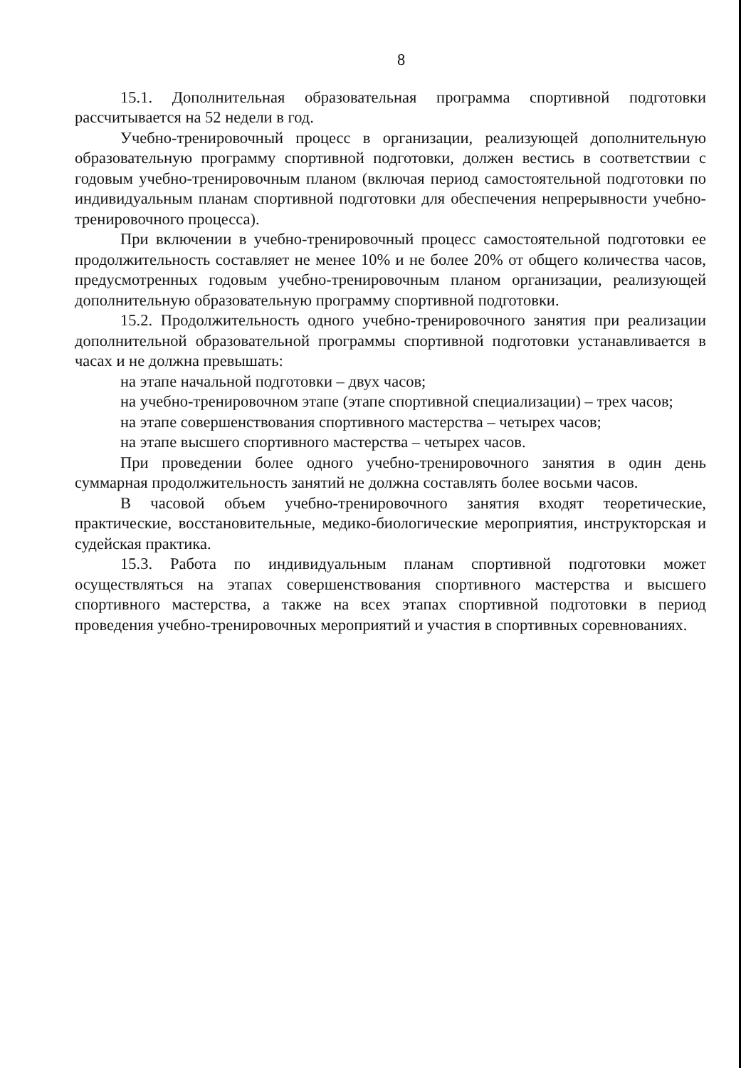8
15.1. Дополнительная образовательная программа спортивной подготовки рассчитывается на 52 недели в год.
Учебно-тренировочный процесс в организации, реализующей дополнительную образовательную программу спортивной подготовки, должен вестись в соответствии с годовым учебно-тренировочным планом (включая период самостоятельной подготовки по индивидуальным планам спортивной подготовки для обеспечения непрерывности учебно-тренировочного процесса).
При включении в учебно-тренировочный процесс самостоятельной подготовки ее продолжительность составляет не менее 10% и не более 20% от общего количества часов, предусмотренных годовым учебно-тренировочным планом организации, реализующей дополнительную образовательную программу спортивной подготовки.
15.2. Продолжительность одного учебно-тренировочного занятия при реализации дополнительной образовательной программы спортивной подготовки устанавливается в часах и не должна превышать:
на этапе начальной подготовки – двух часов;
на учебно-тренировочном этапе (этапе спортивной специализации) – трех часов;
на этапе совершенствования спортивного мастерства – четырех часов;
на этапе высшего спортивного мастерства – четырех часов.
При проведении более одного учебно-тренировочного занятия в один день суммарная продолжительность занятий не должна составлять более восьми часов.
В часовой объем учебно-тренировочного занятия входят теоретические, практические, восстановительные, медико-биологические мероприятия, инструкторская и судейская практика.
15.3. Работа по индивидуальным планам спортивной подготовки может осуществляться на этапах совершенствования спортивного мастерства и высшего спортивного мастерства, а также на всех этапах спортивной подготовки в период проведения учебно-тренировочных мероприятий и участия в спортивных соревнованиях.